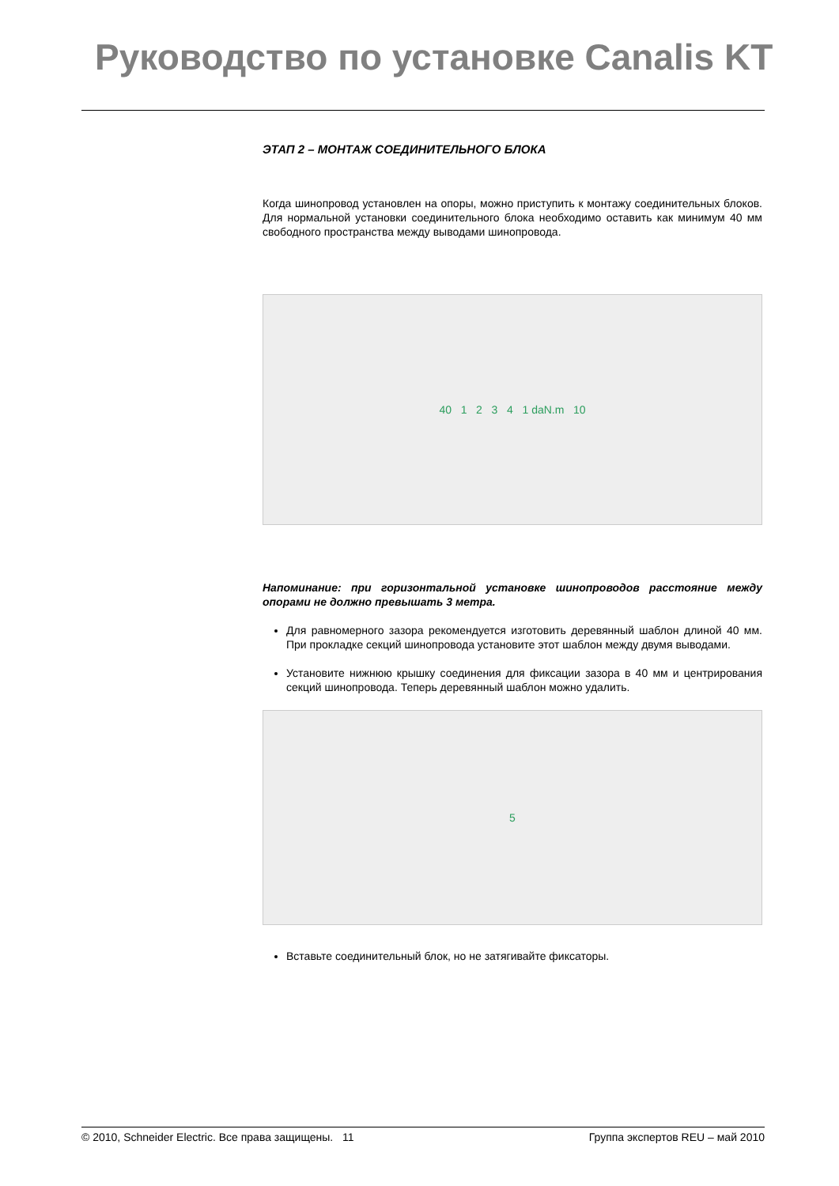Руководство по установке Canalis KT
ЭТАП 2 – МОНТАЖ СОЕДИНИТЕЛЬНОГО БЛОКА
Когда шинопровод установлен на опоры, можно приступить к монтажу соединительных блоков. Для нормальной установки соединительного блока необходимо оставить как минимум 40 мм свободного пространства между выводами шинопровода.
40 1 2 3 4 1 daN.m 10
Напоминание: при горизонтальной установке шинопроводов расстояние между опорами не должно превышать 3 метра.
Для равномерного зазора рекомендуется изготовить деревянный шаблон длиной 40 мм. При прокладке секций шинопровода установите этот шаблон между двумя выводами.
Установите нижнюю крышку соединения для фиксации зазора в 40 мм и центрирования секций шинопровода. Теперь деревянный шаблон можно удалить.
5
Вставьте соединительный блок, но не затягивайте фиксаторы.
© 2010, Schneider Electric. Все права защищены. 11 Группа экспертов REU – май 2010